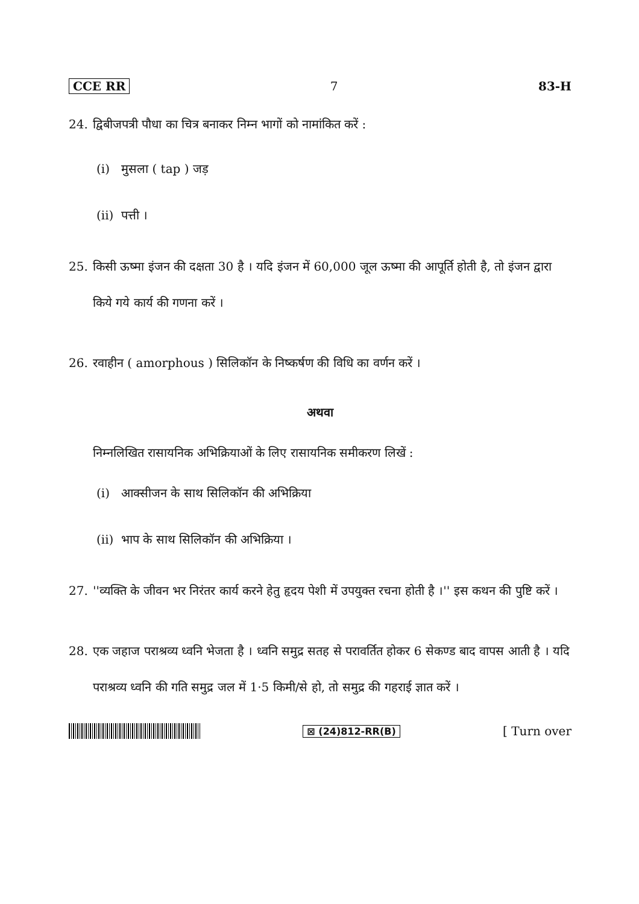CCE RR 7 83-H
24. द्विबीजपत्री पौधा का चित्र बनाकर निम्न भागों को नामांकित करें :
(i) मुसला ( tap ) जड़
(ii) पत्ती ।
25. किसी ऊष्मा इंजन की दक्षता 30 है । यदि इंजन में 60,000 जूल ऊष्मा की आपूर्ति होती है, तो इंजन द्वारा किये गये कार्य की गणना करें ।
26. रवाहीन ( amorphous ) सिलिकॉन के निष्कर्षण की विधि का वर्णन करें ।
अथवा
निम्नलिखित रासायनिक अभिक्रियाओं के लिए रासायनिक समीकरण लिखें :
(i) आक्सीजन के साथ सिलिकॉन की अभिक्रिया
(ii) भाप के साथ सिलिकॉन की अभिक्रिया ।
27. ''व्यक्ति के जीवन भर निरंतर कार्य करने हेतु हृदय पेशी में उपयुक्त रचना होती है ।'' इस कथन की पुष्टि करें ।
28. एक जहाज पराश्रव्य ध्वनि भेजता है । ध्वनि समुद्र सतह से परावर्तित होकर 6 सेकण्ड बाद वापस आती है । यदि पराश्रव्य ध्वनि की गति समुद्र जल में 1·5 किमी/से हो, तो समुद्र की गहराई ज्ञात करें ।
⊠ (24)812-RR(B) [ Turn over